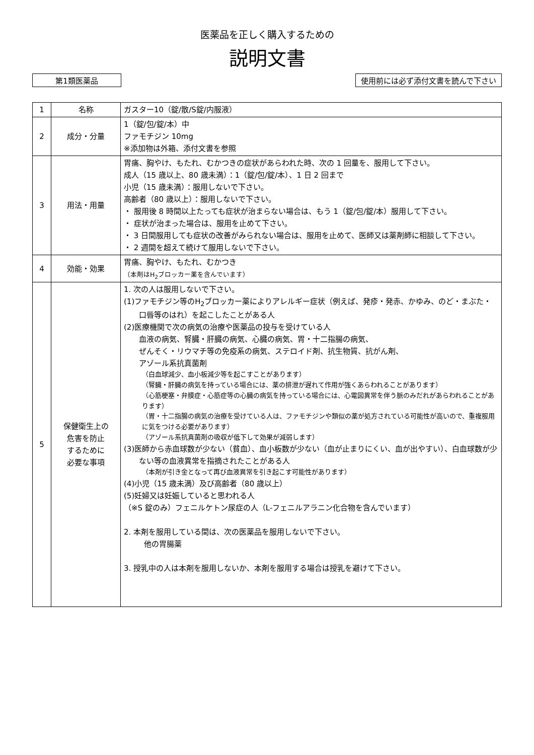医薬品を正しく購入するための
説明文書
第1類医薬品 使用前には必ず添付文書を読んで下さい
| 1 | 名称 | ガスター10（錠/散/S錠/内服液） |
| 2 | 成分・分量 | 1（錠/包/錠/本）中 ファモチジン 10mg ※添加物は外箱、添付文書を参照 |
| 3 | 用法・用量 | 胃痛、胸やけ、もたれ、むかつきの症状があらわれた時、次の 1 回量を、服用して下さい。 成人（15 歳以上、80 歳未満）：1（錠/包/錠/本）、1 日 2 回まで 小児（15 歳未満）：服用しないで下さい。 高齢者（80 歳以上）：服用しないで下さい。 ・ 服用後 8 時間以上たっても症状が治まらない場合は、もう 1（錠/包/錠/本）服用して下さい。 ・ 症状が治まった場合は、服用を止めて下さい。 ・ 3 日間服用しても症状の改善がみられない場合は、服用を止めて、医師又は薬剤師に相談して下さい。 ・ 2 週間を超えて続けて服用しないで下さい。 |
| 4 | 効能・効果 | 胃痛、胸やけ、もたれ、むかつき （本剤はH<sub>2</sub>ブロッカー薬を含んでいます） |
| 5 | 保健衛生上の 危害を防止 するために 必要な事項 | 1. 次の人は服用しないで下さい。 (1)ファモチジン等のH<sub>2</sub>ブロッカー薬によりアレルギー症状（例えば、発疹・発赤、かゆみ、のど・まぶた・口唇等のはれ）を起こしたことがある人 (2)医療機関で次の病気の治療や医薬品の投与を受けている人 血液の病気、腎臓・肝臓の病気、心臓の病気、胃・十二指腸の病気、 ぜんそく・リウマチ等の免疫系の病気、ステロイド剤、抗生物質、抗がん剤、 アゾール系抗真菌剤 （白血球減少、血小板減少等を起こすことがあります） （腎臓・肝臓の病気を持っている場合には、薬の排泄が遅れて作用が強くあらわれることがあります） （心筋梗塞・弁膜症・心筋症等の心臓の病気を持っている場合には、心電図異常を伴う脈のみだれがあらわれることがあります） （胃・十二指腸の病気の治療を受けている人は、ファモチジンや類似の薬が処方されている可能性が高いので、重複服用に気をつける必要があります） （アゾール系抗真菌剤の吸収が低下して効果が減弱します） (3)医師から赤血球数が少ない（貧血）、血小板数が少ない（血が止まりにくい、血が出やすい）、白血球数が少ない等の血液異常を指摘されたことがある人 （本剤が引き金となって再び血液異常を引き起こす可能性があります） (4)小児（15 歳未満）及び高齢者（80 歳以上） (5)妊婦又は妊娠していると思われる人 （※S 錠のみ）フェニルケトン尿症の人（L-フェニルアラニン化合物を含んでいます） 2. 本剤を服用している間は、次の医薬品を服用しないで下さい。 他の胃腸薬 3. 授乳中の人は本剤を服用しないか、本剤を服用する場合は授乳を避けて下さい。 |